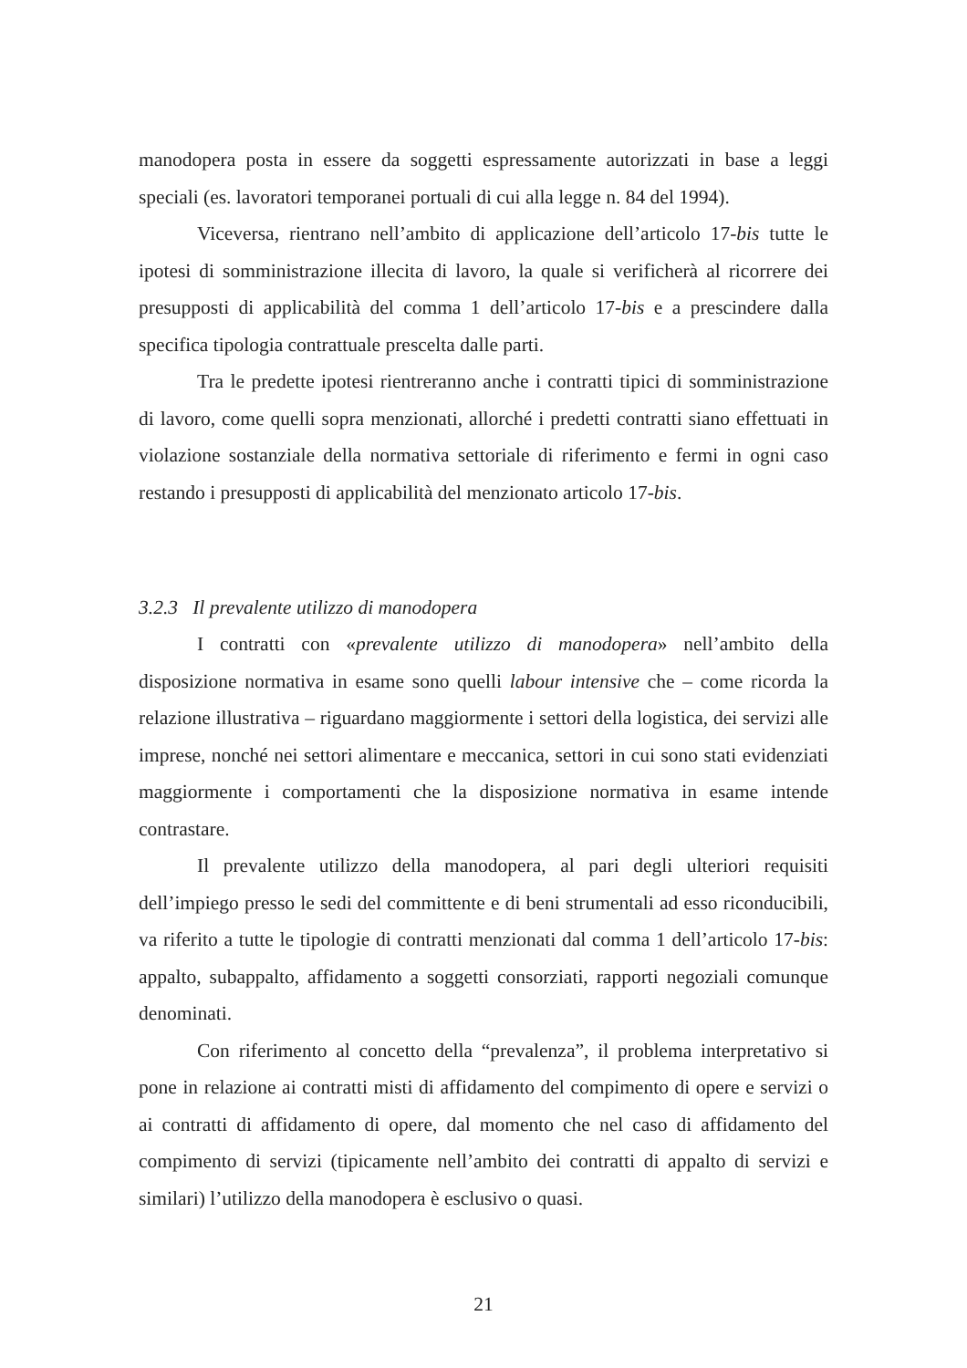manodopera posta in essere da soggetti espressamente autorizzati in base a leggi speciali (es. lavoratori temporanei portuali di cui alla legge n. 84 del 1994).
Viceversa, rientrano nell’ambito di applicazione dell’articolo 17-bis tutte le ipotesi di somministrazione illecita di lavoro, la quale si verificherà al ricorrere dei presupposti di applicabilità del comma 1 dell’articolo 17-bis e a prescindere dalla specifica tipologia contrattuale prescelta dalle parti.
Tra le predette ipotesi rientreranno anche i contratti tipici di somministrazione di lavoro, come quelli sopra menzionati, allorché i predetti contratti siano effettuati in violazione sostanziale della normativa settoriale di riferimento e fermi in ogni caso restando i presupposti di applicabilità del menzionato articolo 17-bis.
3.2.3 Il prevalente utilizzo di manodopera
I contratti con «prevalente utilizzo di manodopera» nell’ambito della disposizione normativa in esame sono quelli labour intensive che – come ricorda la relazione illustrativa – riguardano maggiormente i settori della logistica, dei servizi alle imprese, nonché nei settori alimentare e meccanica, settori in cui sono stati evidenziati maggiormente i comportamenti che la disposizione normativa in esame intende contrastare.
Il prevalente utilizzo della manodopera, al pari degli ulteriori requisiti dell’impiego presso le sedi del committente e di beni strumentali ad esso riconducibili, va riferito a tutte le tipologie di contratti menzionati dal comma 1 dell’articolo 17-bis: appalto, subappalto, affidamento a soggetti consorziati, rapporti negoziali comunque denominati.
Con riferimento al concetto della “prevalenza”, il problema interpretativo si pone in relazione ai contratti misti di affidamento del compimento di opere e servizi o ai contratti di affidamento di opere, dal momento che nel caso di affidamento del compimento di servizi (tipicamente nell’ambito dei contratti di appalto di servizi e similari) l’utilizzo della manodopera è esclusivo o quasi.
21